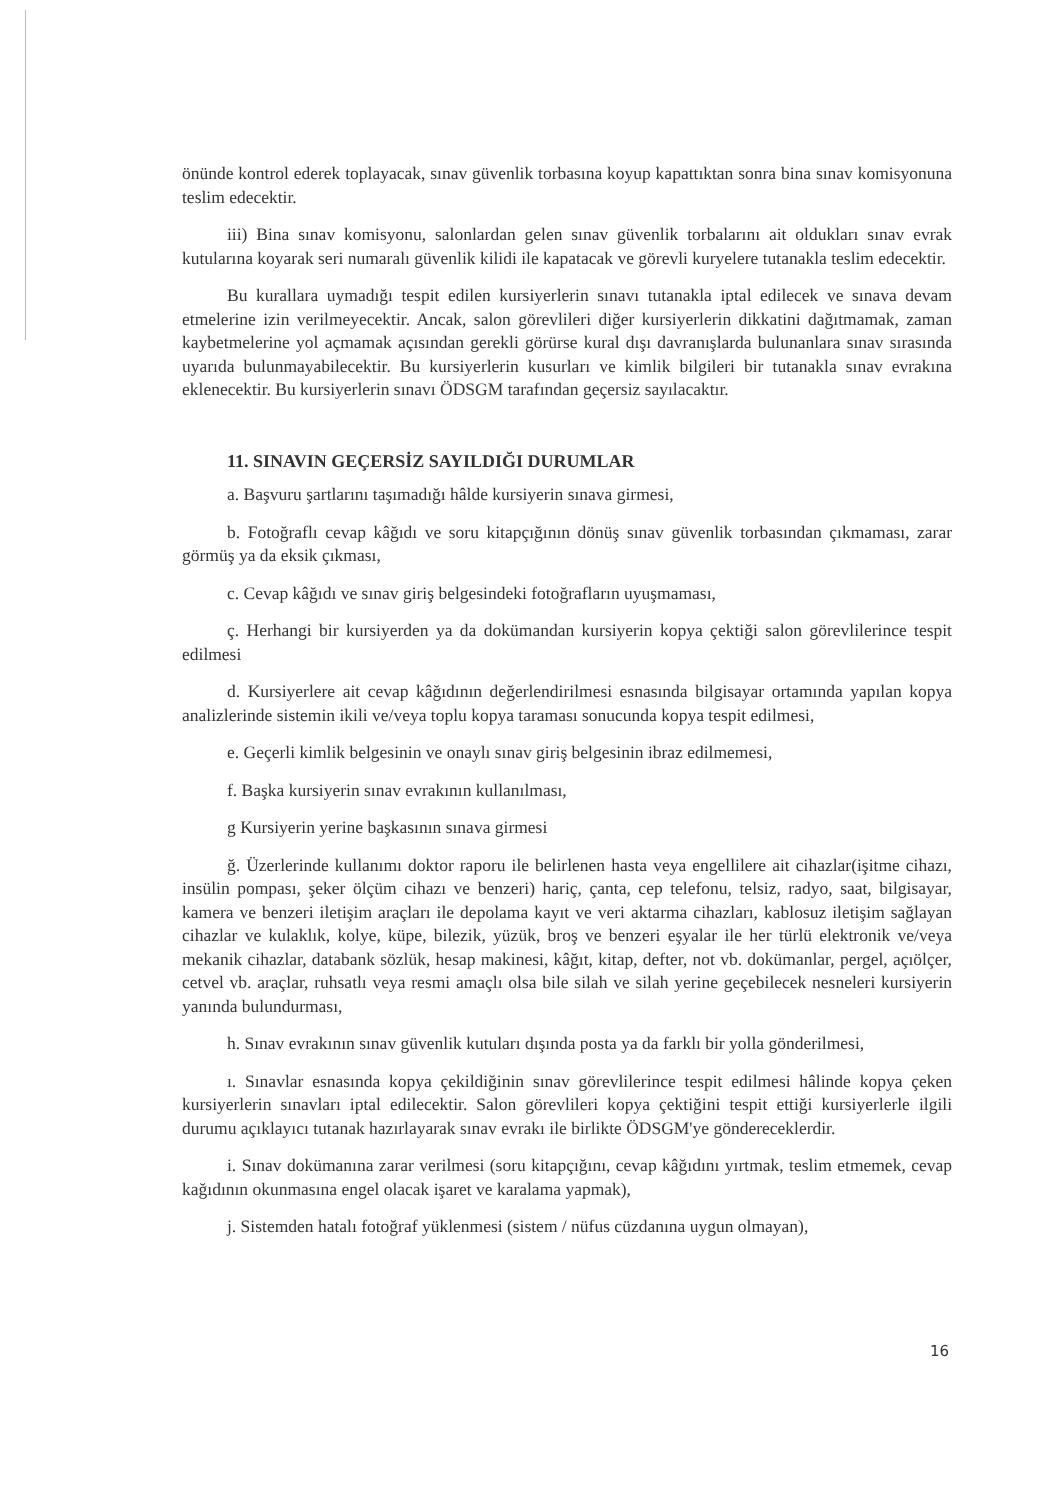önünde kontrol ederek toplayacak, sınav güvenlik torbasına koyup kapattıktan sonra bina sınav komisyonuna teslim edecektir.
iii) Bina sınav komisyonu, salonlardan gelen sınav güvenlik torbalarını ait oldukları sınav evrak kutularına koyarak seri numaralı güvenlik kilidi ile kapatacak ve görevli kuryelere tutanakla teslim edecektir.
Bu kurallara uymadığı tespit edilen kursiyerlerin sınavı tutanakla iptal edilecek ve sınava devam etmelerine izin verilmeyecektir. Ancak, salon görevlileri diğer kursiyerlerin dikkatini dağıtmamak, zaman kaybetmelerine yol açmamak açısından gerekli görürse kural dışı davranışlarda bulunanlara sınav sırasında uyarıda bulunmayabilecektir. Bu kursiyerlerin kusurları ve kimlik bilgileri bir tutanakla sınav evrakına eklenecektir. Bu kursiyerlerin sınavı ÖDSGM tarafından geçersiz sayılacaktır.
11. SINAVIN GEÇERSİZ SAYILDIĞI DURUMLAR
a. Başvuru şartlarını taşımadığı hâlde kursiyerin sınava girmesi,
b. Fotoğraflı cevap kâğıdı ve soru kitapçığının dönüş sınav güvenlik torbasından çıkmaması, zarar görmüş ya da eksik çıkması,
c. Cevap kâğıdı ve sınav giriş belgesindeki fotoğrafların uyuşmaması,
ç. Herhangi bir kursiyerden ya da dokümandan kursiyerin kopya çektiği salon görevlilerince tespit edilmesi
d. Kursiyerlere ait cevap kâğıdının değerlendirilmesi esnasında bilgisayar ortamında yapılan kopya analizlerinde sistemin ikili ve/veya toplu kopya taraması sonucunda kopya tespit edilmesi,
e. Geçerli kimlik belgesinin ve onaylı sınav giriş belgesinin ibraz edilmemesi,
f. Başka kursiyerin sınav evrakının kullanılması,
g Kursiyerin yerine başkasının sınava girmesi
ğ. Üzerlerinde kullanımı doktor raporu ile belirlenen hasta veya engellilere ait cihazlar(işitme cihazı, insülin pompası, şeker ölçüm cihazı ve benzeri) hariç, çanta, cep telefonu, telsiz, radyo, saat, bilgisayar, kamera ve benzeri iletişim araçları ile depolama kayıt ve veri aktarma cihazları, kablosuz iletişim sağlayan cihazlar ve kulaklık, kolye, küpe, bilezik, yüzük, broş ve benzeri eşyalar ile her türlü elektronik ve/veya mekanik cihazlar, databank sözlük, hesap makinesi, kâğıt, kitap, defter, not vb. dokümanlar, pergel, açıölçer, cetvel vb. araçlar, ruhsatlı veya resmi amaçlı olsa bile silah ve silah yerine geçebilecek nesneleri kursiyerin yanında bulundurması,
h. Sınav evrakının sınav güvenlik kutuları dışında posta ya da farklı bir yolla gönderilmesi,
ı. Sınavlar esnasında kopya çekildiğinin sınav görevlilerince tespit edilmesi hâlinde kopya çeken kursiyerlerin sınavları iptal edilecektir. Salon görevlileri kopya çektiğini tespit ettiği kursiyerlerle ilgili durumu açıklayıcı tutanak hazırlayarak sınav evrakı ile birlikte ÖDSGM'ye göndereceklerdir.
i. Sınav dokümanına zarar verilmesi (soru kitapçığını, cevap kâğıdını yırtmak, teslim etmemek, cevap kağıdının okunmasına engel olacak işaret ve karalama yapmak),
j. Sistemden hatalı fotoğraf yüklenmesi (sistem / nüfus cüzdanına uygun olmayan),
16